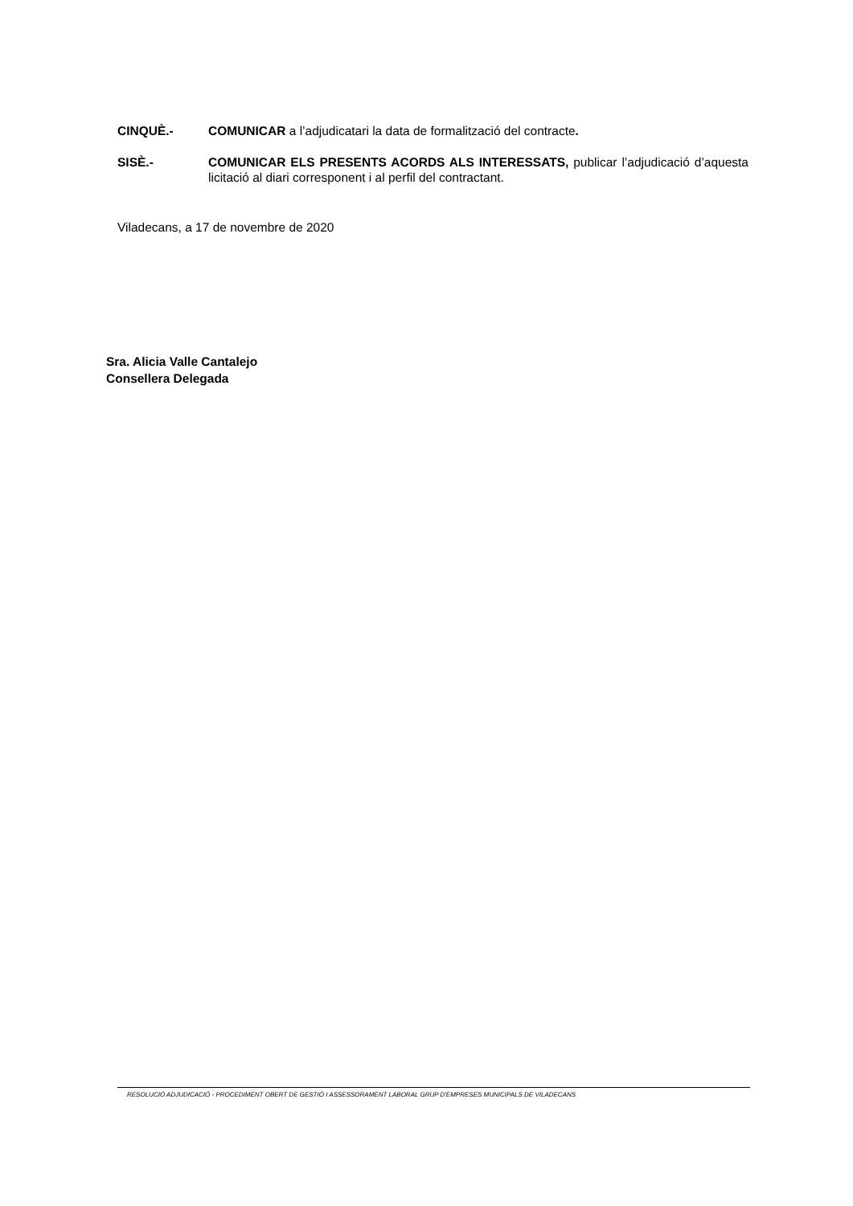CINQUÈ.- COMUNICAR a l’adjudicatari la data de formalització del contracte.
SISÈ.- COMUNICAR ELS PRESENTS ACORDS ALS INTERESSATS, publicar l’adjudicació d’aquesta licitació al diari corresponent i al perfil del contractant.
Viladecans, a 17 de novembre de 2020
Sra. Alicia Valle Cantalejo
Consellera Delegada
RESOLUCIÓ ADJUDICACIÓ - PROCEDIMENT OBERT DE GESTIÓ I ASSESSORAMENT LABORAL GRUP D'EMPRESES MUNICIPALS DE VILADECANS